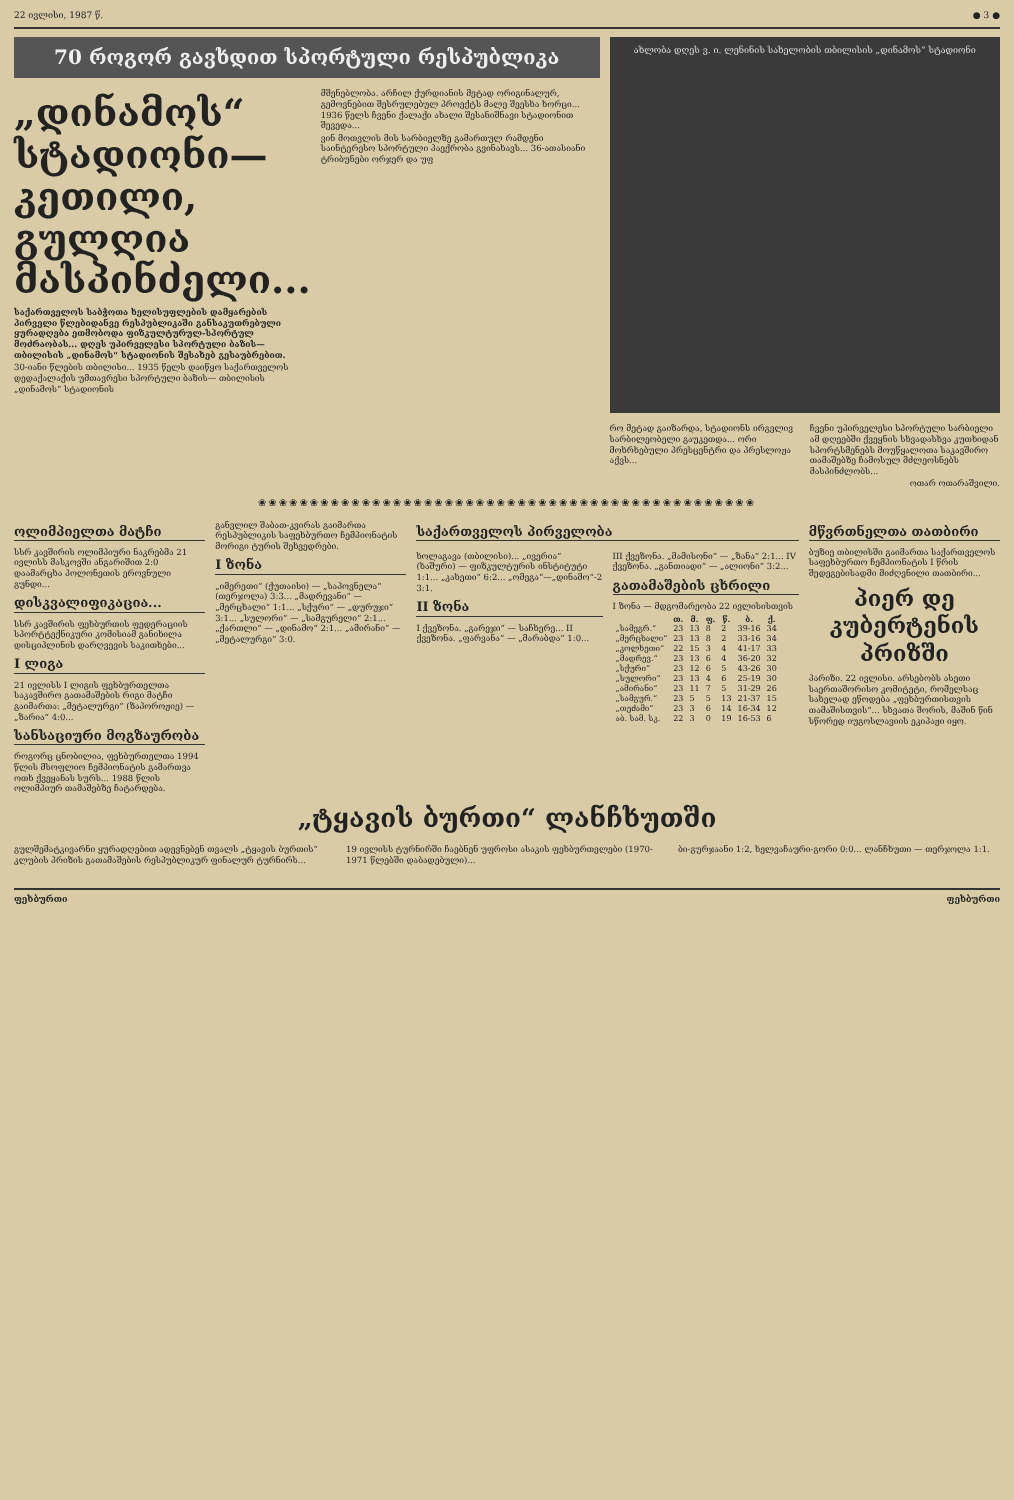22 ივლისი, 1987 წ. ● 3 ●
70 როგორ გავხდით სპორტული რესპუბლიკა
„დინამოს“ სტადიონი— კეთილი, გულღია მასპინძელი...
საქართველოს საბჭოთა ხელისუფლების დამყარების პირველი წლებიდანვე რესპუბლიკაში განსაკუთრებული ყურადღება ეთმობოდა ფიზკულტურულ-სპორტულ მოძრაობას... დღეს უპირველესი სპორტული ბაზის— თბილისის „დინამოს“ სტადიონის შესახებ გესაუბრებით.
30-იანი წლების თბილისი... 1935 წელს დაიწყო საქართველოს დედაქალაქის უმთავრესი სპორტული ბაზის— თბილისის „დინამოს“ სტადიონის
მშენებლობა. არჩილ ქურდიანის მეტად ორიგინალურ, გემოვნებით შესრულებულ პროექტს მალე შეესხა ხორცი... 1936 წელს ჩვენი ქალაქი ახალი შესანიშნავი სტადიონით შევედა...
ვინ მოთვლის მის სარბიელზე გამართულ რამდენი საინტერესო სპორტული პაექრობა გვინახავს... 36-ათასიანი ტრიბუნები ორჯერ და უფ
ახლობა დღეს ვ. ი. ლენინის სახელობის თბილისის „დინამოს“ სტადიონი
რო მეტად გაიზარდა, სტადიონს ირგვლივ სარბილეობელი გაუკეთდა... ორი მოხრხებული პრესცენტრი და პრესლოჟა აქვს...
ჩვენი უპირველესი სპორტული სარბიელი ამ დღეებში ქვეყნის სხვადასხვა კუთხიდან სპორტსმენებს მოუწყალოთა საკავშირო თამაშებზე ჩამოსულ მძლეოსნებს მასპინძლობს...
ოთარ ოთარაშვილი.
❀❀❀❀❀❀❀❀❀❀❀❀❀❀❀❀❀❀❀❀❀❀❀❀❀❀❀❀❀❀❀❀❀❀❀❀❀❀❀❀❀❀❀❀❀❀❀❀
ოლიმპიელთა მატჩი
სსრ კავშირის ოლიმპიური ნაკრებმა 21 ივლისს მასკოვში ანგარიშით 2:0 დაამარცხა პოლონეთის ეროვნული გუნდი...
დისკვალიფიკაცია...
სსრ კავშირის ფეხბურთის ფედერაციის სპორტტექნიკური კომისიამ განიხილა დისციპლინის დარღვევის საკითხები...
I ლიგა
21 ივლისს I ლიგის ფეხბურთელთა საკავშირო გათამაშების რიგი მატჩი გაიმართა: „მეტალურგი“ (ზაპოროჟიე) — „ზარია“ 4:0...
სანსაციური მოგზაურობა
როგორც ცნობილია, ფეხბურთელთა 1994 წლის მსოფლიო ჩემპიონატის გამართვა ოთხ ქვეყანას სურს... 1988 წლის ოლიმპიურ თამაშებზე ჩატარდება.
განვლილ შაბათ-კვირას გაიმართა რესპუბლიკის საფეხბურთო ჩემპიონატის მორიგი ტურის შეხვედრები.
I ზონა
„იმერეთი“ (ქუთაისი) — „საპოვნელა“ (თერჯოლა) 3:3... „მადრევანი“ — „მერცხალი“ 1:1... „სქური“ — „დურუჯი“ 3:1... „სულორი“ — „სამგურელი“ 2:1... „ქართლი“ — „დინამო“ 2:1... „ამირანი“ — „მეტალურგი“ 3:0.
საქართველოს პირველობა
ხოლაგავა (თბილისი)... „ივერია“ (ხაშური) — ფიზკულტურის ინსტიტუტი 1:1... „კახეთი“ 6:2... „ომეგა“—„დინამო“-2 3:1.
II ზონა
I ქვეზონა. „გარეჯი“ — საჩხერე... II ქვეზონა. „ფარვანა“ — „მარაბდა“ 1:0...
III ქვეზონა. „მამისონი“ — „ზანა“ 2:1... IV ქვეზონა. „განთიადი“ — „ალიონი“ 3:2...
გათამაშების ცხრილი
I ზონა — მდგომარეობა 22 ივლისისთვის
| | თ. | მ. | ფ. | წ. | ბ. | ქ. |
| --- | --- | --- | --- | --- | --- | --- |
| „სამეგრ.“ | 23 | 13 | 8 | 2 | 39-16 | 34 |
| „მერცხალი“ | 23 | 13 | 8 | 2 | 33-16 | 34 |
| „კოლხეთი“ | 22 | 15 | 3 | 4 | 41-17 | 33 |
| „მადრევ.“ | 23 | 13 | 6 | 4 | 36-20 | 32 |
| „სქური“ | 23 | 12 | 6 | 5 | 43-26 | 30 |
| „სულორი“ | 23 | 13 | 4 | 6 | 25-19 | 30 |
| „ამირანი“ | 23 | 11 | 7 | 5 | 31-29 | 26 |
| „სამგურ.“ | 23 | 5 | 5 | 13 | 21-37 | 15 |
| „თეძამი“ | 23 | 3 | 6 | 14 | 16-34 | 12 |
| აბ. სამ. სკ. | 22 | 3 | 0 | 19 | 16-53 | 6 |
მწვრთნელთა თათბირი
ბუზიე თბილისში გაიმართა საქართველოს საფეხბურთო ჩემპიონატის I წრის შედეგებისადმი მიძღვნილი თათბირი...
პიერ დე კუბერტენის პრიზში
პარიზი. 22 ივლისი. არსებობს ასეთი საერთაშორისო კომიტეტი, რომელსაც სახელად ეწოდება „ფეხბურთისთვის თამაშისთვის“... სხვათა შორის, მაშინ წინ სწორედ იუგოსლავიის ეკიპაჟი იყო.
„ტყავის ბურთი“ ლანჩხუთში
გულშემატკივარნი ყურადღებით ადევნებენ თვალს „ტყავის ბურთის“ კლუბის პრიზის გათამაშების რესპუბლიკურ ფინალურ ტურნირს...
19 ივლისს ტურნირში ჩაებნენ უფროსი ასაკის ფეხბურთელები (1970-1971 წლებში დაბადებული)...
ბი-გურჯაანი 1:2, ხელვაჩაური-გორი 0:0... ლანჩხუთი — თერჯოლა 1:1.
ფეხბურთი ფეხბურთი